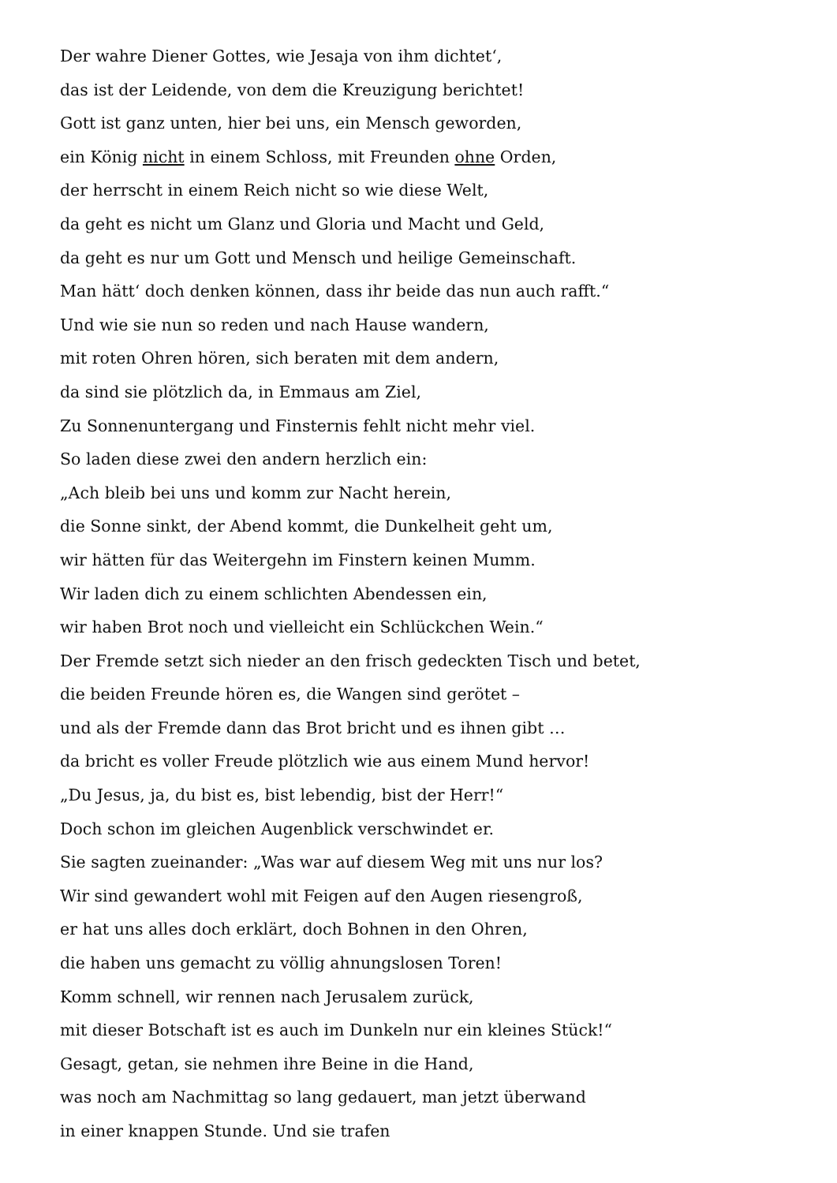Der wahre Diener Gottes, wie Jesaja von ihm dichtet‘,
das ist der Leidende, von dem die Kreuzigung berichtet!
Gott ist ganz unten, hier bei uns, ein Mensch geworden,
ein König nicht in einem Schloss, mit Freunden ohne Orden,
der herrscht in einem Reich nicht so wie diese Welt,
da geht es nicht um Glanz und Gloria und Macht und Geld,
da geht es nur um Gott und Mensch und heilige Gemeinschaft.
Man hätt‘ doch denken können, dass ihr beide das nun auch rafft.“
Und wie sie nun so reden und nach Hause wandern,
mit roten Ohren hören, sich beraten mit dem andern,
da sind sie plötzlich da, in Emmaus am Ziel,
Zu Sonnenuntergang und Finsternis fehlt nicht mehr viel.
So laden diese zwei den andern herzlich ein:
„Ach bleib bei uns und komm zur Nacht herein,
die Sonne sinkt, der Abend kommt, die Dunkelheit geht um,
wir hätten für das Weitergehn im Finstern keinen Mumm.
Wir laden dich zu einem schlichten Abendessen ein,
wir haben Brot noch und vielleicht ein Schlückchen Wein.“
Der Fremde setzt sich nieder an den frisch gedeckten Tisch und betet,
die beiden Freunde hören es, die Wangen sind gerötet –
und als der Fremde dann das Brot bricht und es ihnen gibt …
da bricht es voller Freude plötzlich wie aus einem Mund hervor!
„Du Jesus, ja, du bist es, bist lebendig, bist der Herr!“
Doch schon im gleichen Augenblick verschwindet er.
Sie sagten zueinander: „Was war auf diesem Weg mit uns nur los?
Wir sind gewandert wohl mit Feigen auf den Augen riesengroß,
er hat uns alles doch erklärt, doch Bohnen in den Ohren,
die haben uns gemacht zu völlig ahnungslosen Toren!
Komm schnell, wir rennen nach Jerusalem zurück,
mit dieser Botschaft ist es auch im Dunkeln nur ein kleines Stück!“
Gesagt, getan, sie nehmen ihre Beine in die Hand,
was noch am Nachmittag so lang gedauert, man jetzt überwand
in einer knappen Stunde. Und sie trafen